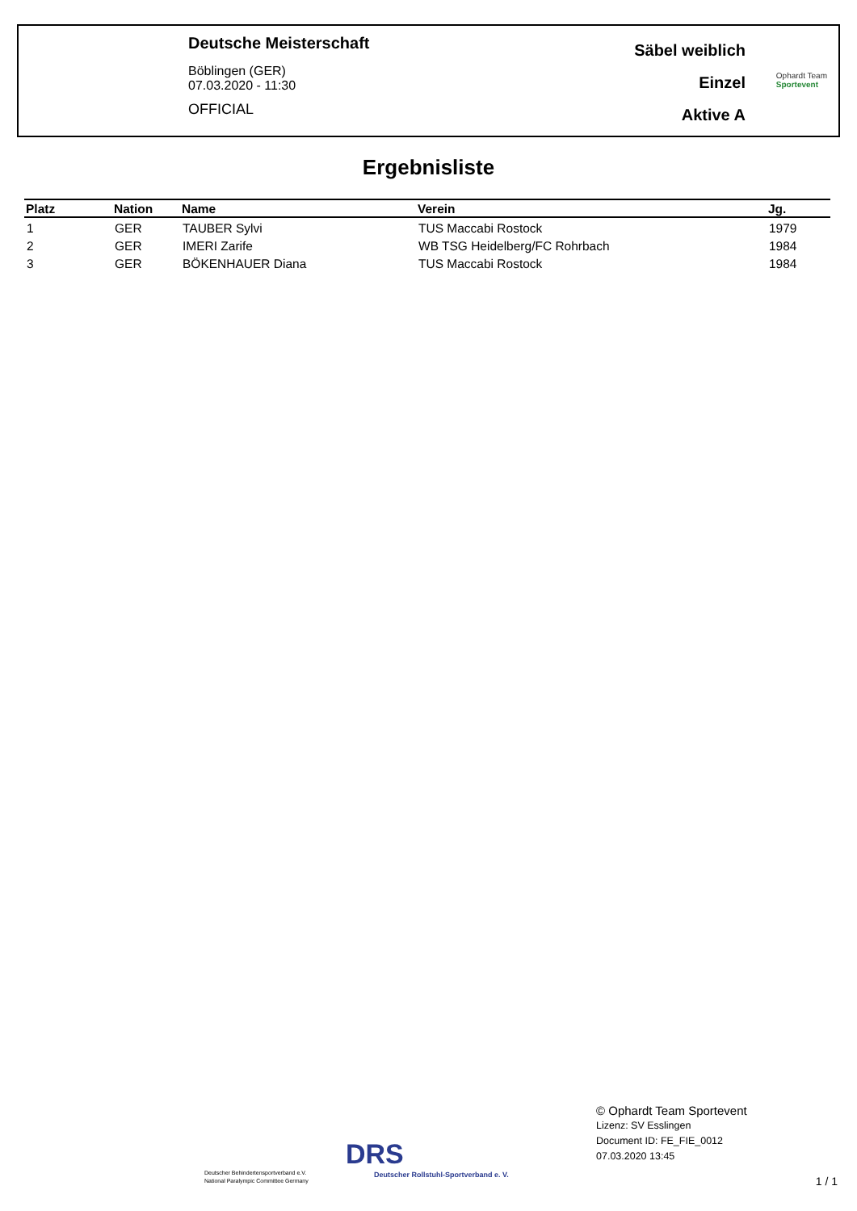Deutsche Meisterschaft
Böblingen (GER)
07.03.2020 - 11:30
OFFICIAL
Säbel weiblich
Einzel
Aktive A
Ophardt Team
Sportevent
Ergebnisliste
| Platz | Nation | Name | Verein | Jg. |
| --- | --- | --- | --- | --- |
| 1 | GER | TAUBER Sylvi | TUS Maccabi Rostock | 1979 |
| 2 | GER | IMERI Zarife | WB TSG Heidelberg/FC Rohrbach | 1984 |
| 3 | GER | BÖKENHAUER Diana | TUS Maccabi Rostock | 1984 |
Deutscher Behindertensportverband e.V.
National Paralympic Committee Germany
DRS
Deutscher Rollstuhl-Sportverband e. V.
© Ophardt Team Sportevent
Lizenz: SV Esslingen
Document ID: FE_FIE_0012
07.03.2020 13:45
1 / 1